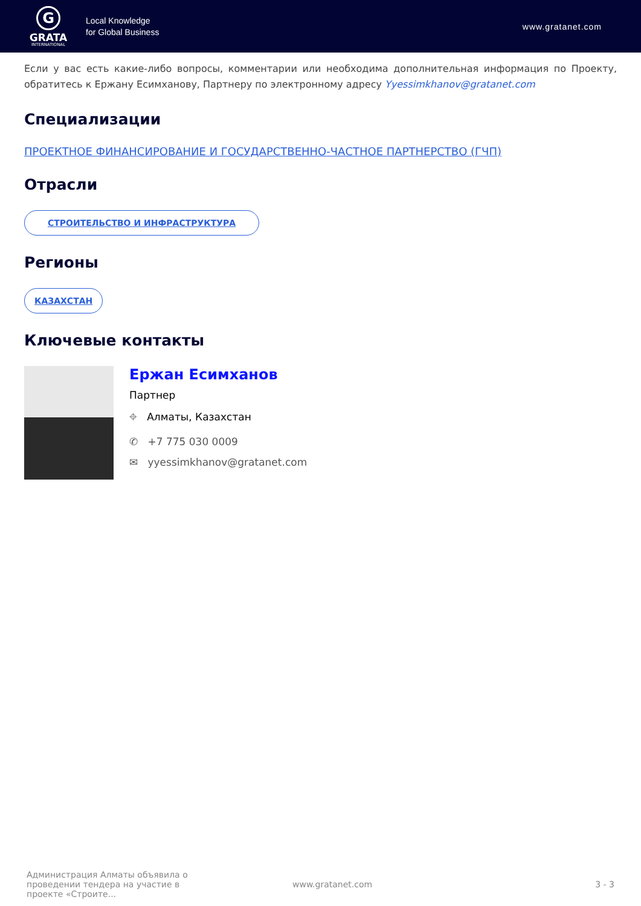G
GRATA
INTERNATIONAL
Local Knowledge
for Global Business
www.gratanet.com
Если у вас есть какие-либо вопросы, комментарии или необходима дополнительная информация по Проекту, обратитесь к Ержану Есимханову, Партнеру по электронному адресу Yyessimkhanov@gratanet.com
Специализации
ПРОЕКТНОЕ ФИНАНСИРОВАНИЕ И ГОСУДАРСТВЕННО-ЧАСТНОЕ ПАРТНЕРСТВО (ГЧП)
Отрасли
СТРОИТЕЛЬСТВО И ИНФРАСТРУКТУРА
Регионы
КАЗАХСТАН
Ключевые контакты
Ержан Есимханов
Партнер
⌖ Алматы, Казахстан
✆ +7 775 030 0009
✉ yyessimkhanov@gratanet.com
Администрация Алматы объявила о проведении тендера на участие в проекте «Строите...
www.gratanet.com 3 - 3